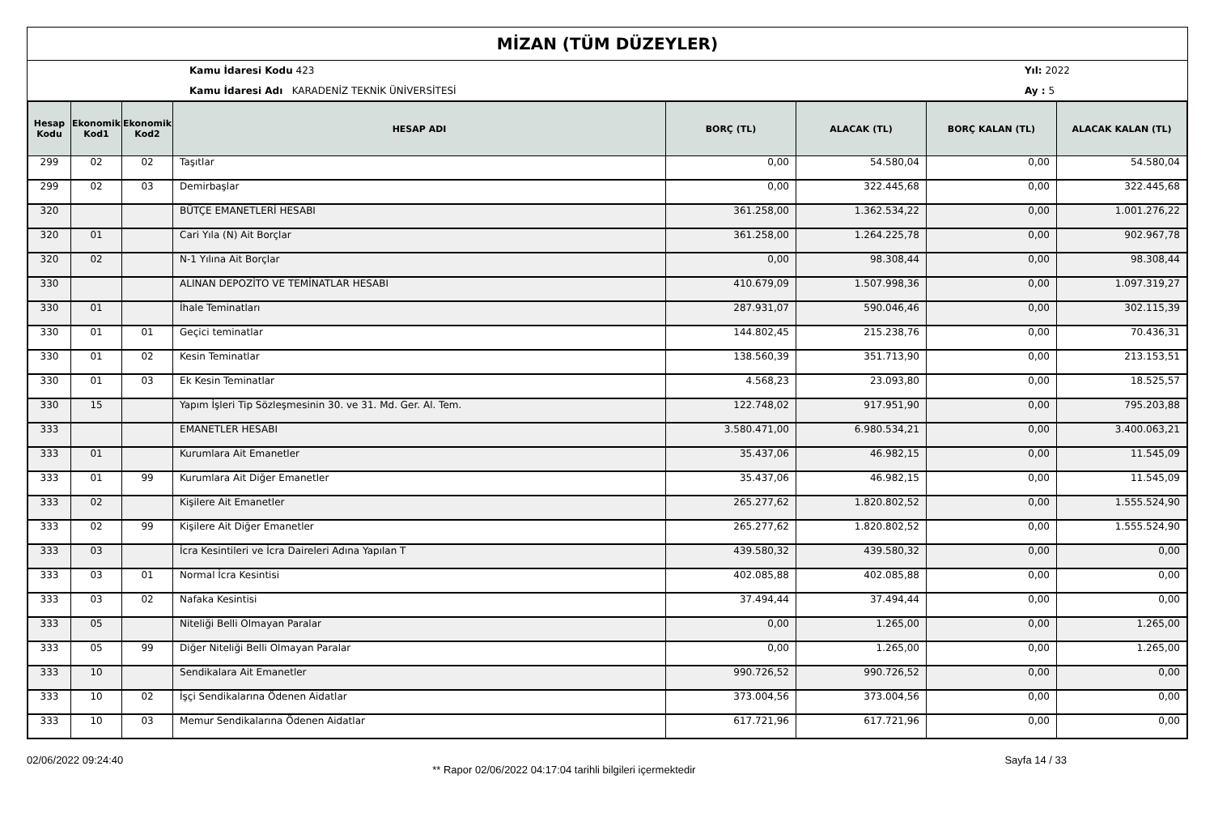MİZAN (TÜM DÜZEYLER)
Kamu İdaresi Kodu 423
Kamu İdaresi Adı KARADENİZ TEKNİK ÜNİVERSİTESİ
Yıl: 2022
Ay : 5
| Hesap Kodu | Ekonomik Kod1 | Ekonomik Kod2 | HESAP ADI | BORÇ (TL) | ALACAK (TL) | BORÇ KALAN (TL) | ALACAK KALAN (TL) |
| --- | --- | --- | --- | --- | --- | --- | --- |
| 299 | 02 | 02 | Taşıtlar | 0,00 | 54.580,04 | 0,00 | 54.580,04 |
| 299 | 02 | 03 | Demirbaşlar | 0,00 | 322.445,68 | 0,00 | 322.445,68 |
| 320 | | | BÜTÇE EMANETLERİ HESABI | 361.258,00 | 1.362.534,22 | 0,00 | 1.001.276,22 |
| 320 | 01 | | Cari Yıla (N) Ait Borçlar | 361.258,00 | 1.264.225,78 | 0,00 | 902.967,78 |
| 320 | 02 | | N-1 Yılına Ait Borçlar | 0,00 | 98.308,44 | 0,00 | 98.308,44 |
| 330 | | | ALINAN DEPOZİTO VE TEMİNATLAR HESABI | 410.679,09 | 1.507.998,36 | 0,00 | 1.097.319,27 |
| 330 | 01 | | İhale Teminatları | 287.931,07 | 590.046,46 | 0,00 | 302.115,39 |
| 330 | 01 | 01 | Geçici teminatlar | 144.802,45 | 215.238,76 | 0,00 | 70.436,31 |
| 330 | 01 | 02 | Kesin Teminatlar | 138.560,39 | 351.713,90 | 0,00 | 213.153,51 |
| 330 | 01 | 03 | Ek Kesin Teminatlar | 4.568,23 | 23.093,80 | 0,00 | 18.525,57 |
| 330 | 15 | | Yapım İşleri Tip Sözleşmesinin 30. ve 31. Md. Ger. Al. Tem. | 122.748,02 | 917.951,90 | 0,00 | 795.203,88 |
| 333 | | | EMANETLER HESABI | 3.580.471,00 | 6.980.534,21 | 0,00 | 3.400.063,21 |
| 333 | 01 | | Kurumlara Ait Emanetler | 35.437,06 | 46.982,15 | 0,00 | 11.545,09 |
| 333 | 01 | 99 | Kurumlara Ait Diğer Emanetler | 35.437,06 | 46.982,15 | 0,00 | 11.545,09 |
| 333 | 02 | | Kişilere Ait Emanetler | 265.277,62 | 1.820.802,52 | 0,00 | 1.555.524,90 |
| 333 | 02 | 99 | Kişilere Ait Diğer Emanetler | 265.277,62 | 1.820.802,52 | 0,00 | 1.555.524,90 |
| 333 | 03 | | İcra Kesintileri ve İcra Daireleri Adına Yapılan T | 439.580,32 | 439.580,32 | 0,00 | 0,00 |
| 333 | 03 | 01 | Normal İcra Kesintisi | 402.085,88 | 402.085,88 | 0,00 | 0,00 |
| 333 | 03 | 02 | Nafaka Kesintisi | 37.494,44 | 37.494,44 | 0,00 | 0,00 |
| 333 | 05 | | Niteliği Belli Olmayan Paralar | 0,00 | 1.265,00 | 0,00 | 1.265,00 |
| 333 | 05 | 99 | Diğer Niteliği Belli Olmayan Paralar | 0,00 | 1.265,00 | 0,00 | 1.265,00 |
| 333 | 10 | | Sendikalara Ait Emanetler | 990.726,52 | 990.726,52 | 0,00 | 0,00 |
| 333 | 10 | 02 | İşçi Sendikalarına Ödenen Aidatlar | 373.004,56 | 373.004,56 | 0,00 | 0,00 |
| 333 | 10 | 03 | Memur Sendikalarına Ödenen Aidatlar | 617.721,96 | 617.721,96 | 0,00 | 0,00 |
02/06/2022 09:24:40
** Rapor 02/06/2022 04:17:04 tarihli bilgileri içermektedir
Sayfa 14 / 33